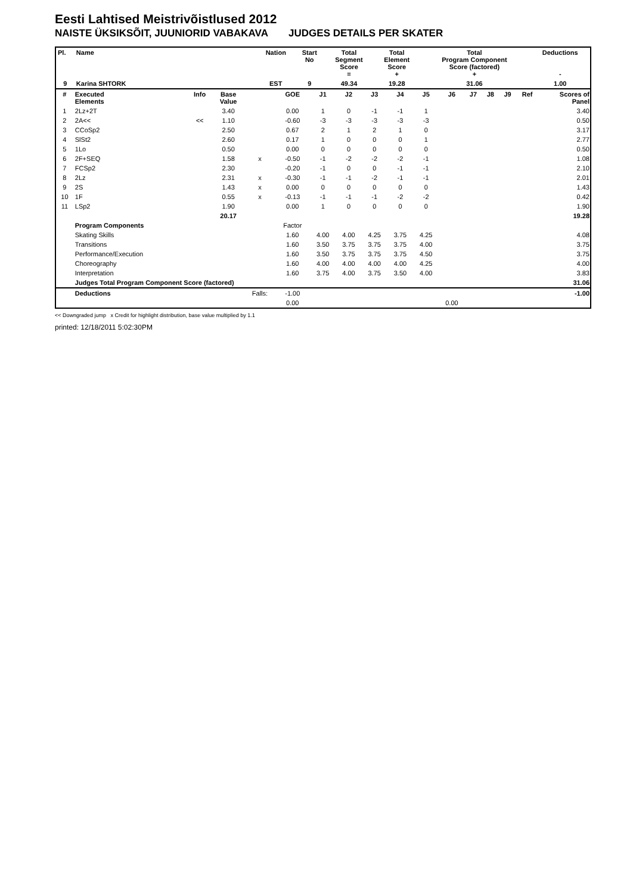Eesti Lahtised Meistrivõistlused 2012
NAISTE ÜKSIKSÕIT, JUUNIORID VABAKAVA JUDGES DETAILS PER SKATER
| Pl. | Name | Nation | Start No | Total Segment Score = | Total Element Score + | Total Program Component Score (factored) + | Deductions - |
| --- | --- | --- | --- | --- | --- | --- | --- |
| 9 | Karina SHTORK | EST | 9 | 49.34 | 19.28 | 31.06 | 1.00 |
| # | Executed Elements | Info | Base Value | | GOE | J1 | J2 | J3 | J4 | J5 | J6 | J7 | J8 | J9 | Ref | Scores of Panel |
| --- | --- | --- | --- | --- | --- | --- | --- | --- | --- | --- | --- | --- | --- | --- | --- | --- |
| 1 | 2Lz+2T | | 3.40 | | 0.00 | 1 | 0 | -1 | -1 | 1 | | | | | | 3.40 |
| 2 | 2A<< | << | 1.10 | | -0.60 | -3 | -3 | -3 | -3 | -3 | | | | | | 0.50 |
| 3 | CCoSp2 | | 2.50 | | 0.67 | 2 | 1 | 2 | 1 | 0 | | | | | | 3.17 |
| 4 | SlSt2 | | 2.60 | | 0.17 | 1 | 0 | 0 | 0 | 1 | | | | | | 2.77 |
| 5 | 1Lo | | 0.50 | | 0.00 | 0 | 0 | 0 | 0 | 0 | | | | | | 0.50 |
| 6 | 2F+SEQ | | 1.58 | x | -0.50 | -1 | -2 | -2 | -2 | -1 | | | | | | 1.08 |
| 7 | FCSp2 | | 2.30 | | -0.20 | -1 | 0 | 0 | -1 | -1 | | | | | | 2.10 |
| 8 | 2Lz | | 2.31 | x | -0.30 | -1 | -1 | -2 | -1 | -1 | | | | | | 2.01 |
| 9 | 2S | | 1.43 | x | 0.00 | 0 | 0 | 0 | 0 | 0 | | | | | | 1.43 |
| 10 | 1F | | 0.55 | x | -0.13 | -1 | -1 | -1 | -2 | -2 | | | | | | 0.42 |
| 11 | LSp2 | | 1.90 | | 0.00 | 1 | 0 | 0 | 0 | 0 | | | | | | 1.90 |
| | | | 20.17 | | | | | | | | | | | | | 19.28 |
| | Program Components | | | | Factor | | | | | | | | | | | |
| | Skating Skills | | | | 1.60 | 4.00 | 4.00 | 4.25 | 3.75 | 4.25 | | | | | | 4.08 |
| | Transitions | | | | 1.60 | 3.50 | 3.75 | 3.75 | 3.75 | 4.00 | | | | | | 3.75 |
| | Performance/Execution | | | | 1.60 | 3.50 | 3.75 | 3.75 | 3.75 | 4.50 | | | | | | 3.75 |
| | Choreography | | | | 1.60 | 4.00 | 4.00 | 4.00 | 4.00 | 4.25 | | | | | | 4.00 |
| | Interpretation | | | | 1.60 | 3.75 | 4.00 | 3.75 | 3.50 | 4.00 | | | | | | 3.83 |
| | Judges Total Program Component Score (factored) | | | | | | | | | | | | | | | 31.06 |
| | Deductions | | | Falls: | -1.00 | | | | | | | | | | | -1.00 |
| | | | | | 0.00 | | | | | | 0.00 | | | | | |
<< Downgraded jump x Credit for highlight distribution, base value multiplied by 1.1
printed: 12/18/2011 5:02:30PM